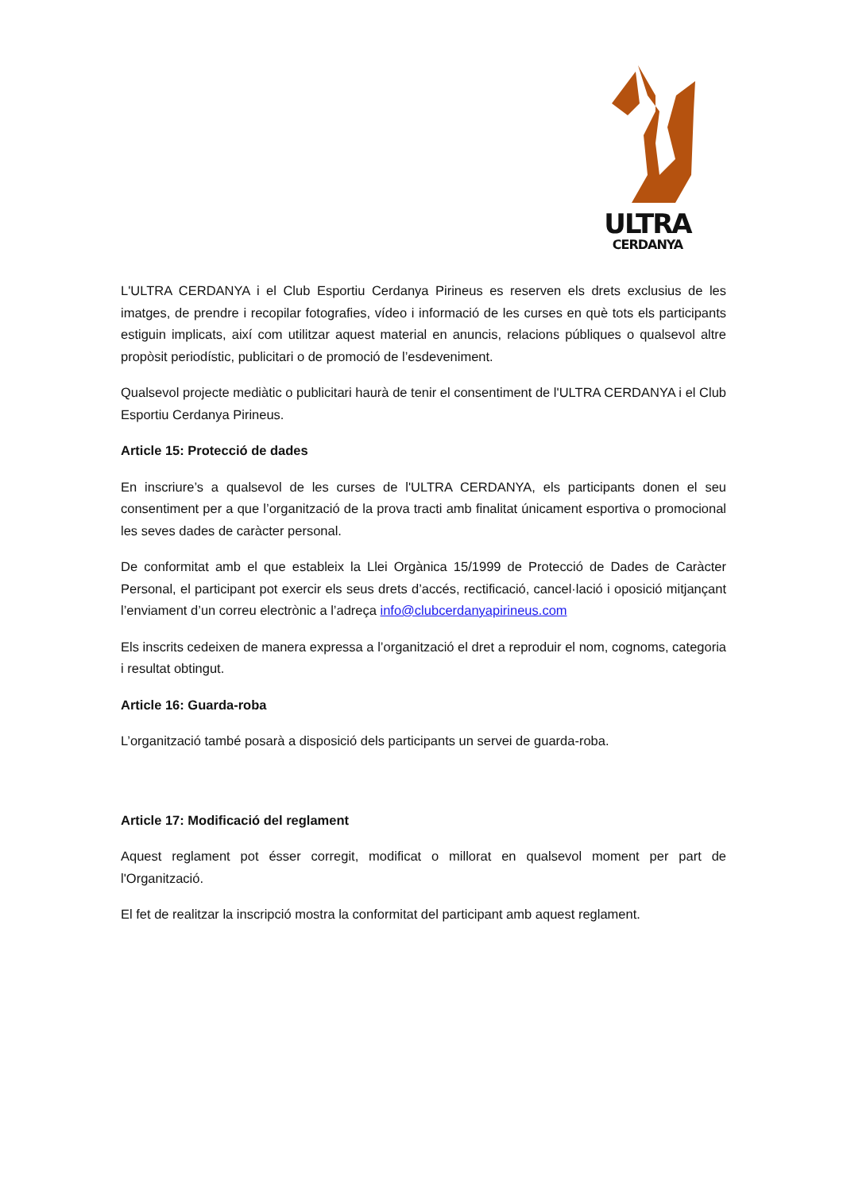ULTRA
CERDANYA
L'ULTRA CERDANYA i el Club Esportiu Cerdanya Pirineus es reserven els drets exclusius de les imatges, de prendre i recopilar fotografies, vídeo i informació de les curses en què tots els participants estiguin implicats, així com utilitzar aquest material en anuncis, relacions públiques o qualsevol altre propòsit periodístic, publicitari o de promoció de l’esdeveniment.
Qualsevol projecte mediàtic o publicitari haurà de tenir el consentiment de l'ULTRA CERDANYA i el Club Esportiu Cerdanya Pirineus.
Article 15: Protecció de dades
En inscriure’s a qualsevol de les curses de l'ULTRA CERDANYA, els participants donen el seu consentiment per a que l’organització de la prova tracti amb finalitat únicament esportiva o promocional les seves dades de caràcter personal.
De conformitat amb el que estableix la Llei Orgànica 15/1999 de Protecció de Dades de Caràcter Personal, el participant pot exercir els seus drets d’accés, rectificació, cancel·lació i oposició mitjançant l’enviament d’un correu electrònic a l’adreça info@clubcerdanyapirineus.com
Els inscrits cedeixen de manera expressa a l’organització el dret a reproduir el nom, cognoms, categoria i resultat obtingut.
Article 16: Guarda-roba
L’organització també posarà a disposició dels participants un servei de guarda-roba.
Article 17: Modificació del reglament
Aquest reglament pot ésser corregit, modificat o millorat en qualsevol moment per part de l'Organització.
El fet de realitzar la inscripció mostra la conformitat del participant amb aquest reglament.